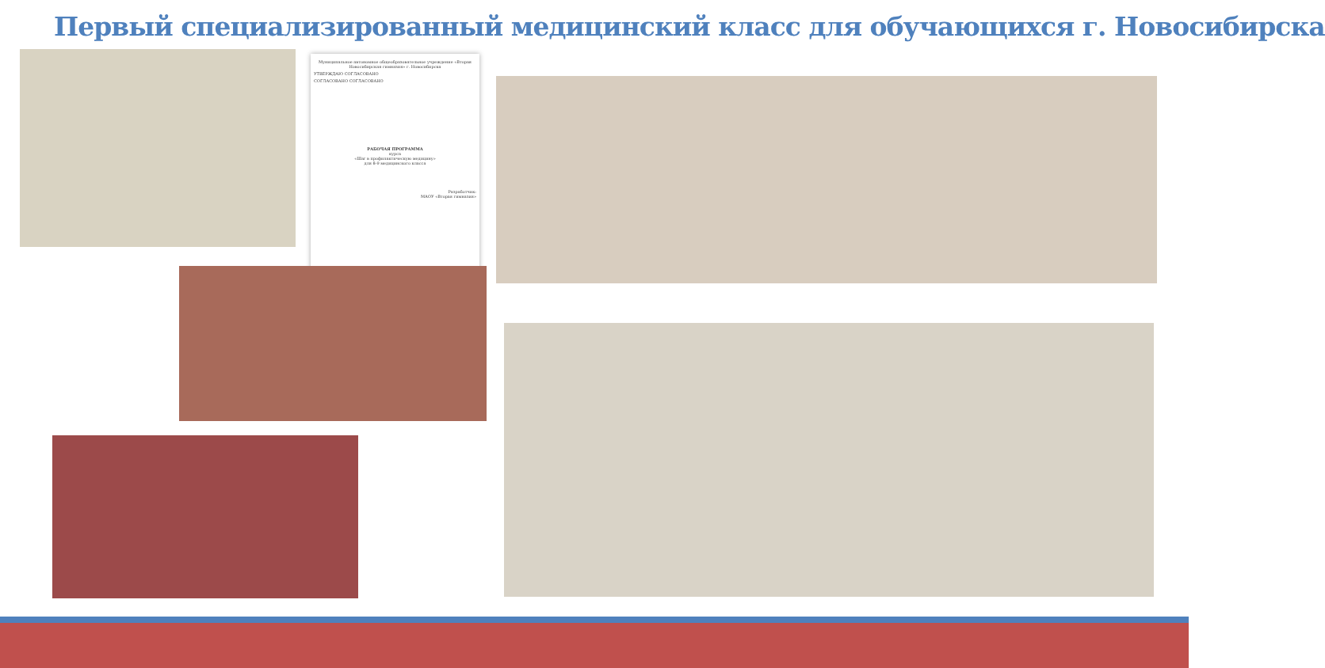Первый специализированный медицинский класс для обучающихся г. Новосибирска
Муниципальное автономное общеобразовательное учреждение «Вторая Новосибирская гимназия» г. Новосибирска
УТВЕРЖДАЮ СОГЛАСОВАНО
СОГЛАСОВАНО СОГЛАСОВАНО
РАБОЧАЯ ПРОГРАММА
курса
«Шаг в профилактическую медицину»
для 8-9 медицинского класса
Разработчик:
МАОУ «Вторая гимназия»